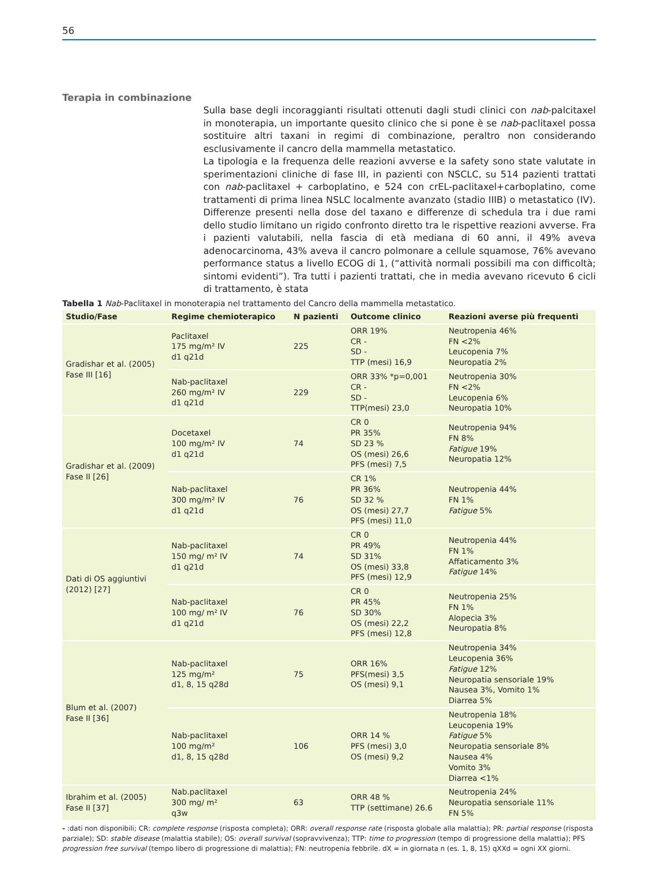56
Terapia in combinazione
Sulla base degli incoraggianti risultati ottenuti dagli studi clinici con nab-palcitaxel in monoterapia, un importante quesito clinico che si pone è se nab-paclitaxel possa sostituire altri taxani in regimi di combinazione, peraltro non considerando esclusivamente il cancro della mammella metastatico.
La tipologia e la frequenza delle reazioni avverse e la safety sono state valutate in sperimentazioni cliniche di fase III, in pazienti con NSCLC, su 514 pazienti trattati con nab-paclitaxel + carboplatino, e 524 con crEL-paclitaxel+carboplatino, come trattamenti di prima linea NSLC localmente avanzato (stadio IIIB) o metastatico (IV). Differenze presenti nella dose del taxano e differenze di schedula tra i due rami dello studio limitano un rigido confronto diretto tra le rispettive reazioni avverse. Fra i pazienti valutabili, nella fascia di età mediana di 60 anni, il 49% aveva adenocarcinoma, 43% aveva il cancro polmonare a cellule squamose, 76% avevano performance status a livello ECOG di 1, (“attività normali possibili ma con difficoltà; sintomi evidenti”). Tra tutti i pazienti trattati, che in media avevano ricevuto 6 cicli di trattamento, è stata
Tabella 1 Nab-Paclitaxel in monoterapia nel trattamento del Cancro della mammella metastatico.
| Studio/Fase | Regime chemioterapico | N pazienti | Outcome clinico | Reazioni averse più frequenti |
| --- | --- | --- | --- | --- |
| Gradishar et al. (2005) Fase III [16] | Paclitaxel 175 mg/m² IV d1 q21d | 225 | ORR 19% CR - SD - TTP (mesi) 16,9 | Neutropenia 46% FN <2% Leucopenia 7% Neuropatia 2% |
| | Nab-paclitaxel 260 mg/m² IV d1 q21d | 229 | ORR 33% *p=0,001 CR - SD - TTP(mesi) 23,0 | Neutropenia 30% FN <2% Leucopenia 6% Neuropatia 10% |
| Gradishar et al. (2009) Fase II [26] | Docetaxel 100 mg/m² IV d1 q21d | 74 | CR 0 PR 35% SD 23 % OS (mesi) 26,6 PFS (mesi) 7,5 | Neutropenia 94% FN 8% Fatigue 19% Neuropatia 12% |
| | Nab-paclitaxel 300 mg/m² IV d1 q21d | 76 | CR 1% PR 36% SD 32 % OS (mesi) 27,7 PFS (mesi) 11,0 | Neutropenia 44% FN 1% Fatigue 5% |
| Dati di OS aggiuntivi (2012) [27] | Nab-paclitaxel 150 mg/ m² IV d1 q21d | 74 | CR 0 PR 49% SD 31% OS (mesi) 33,8 PFS (mesi) 12,9 | Neutropenia 44% FN 1% Affaticamento 3% Fatigue 14% |
| | Nab-paclitaxel 100 mg/ m² IV d1 q21d | 76 | CR 0 PR 45% SD 30% OS (mesi) 22,2 PFS (mesi) 12,8 | Neutropenia 25% FN 1% Alopecia 3% Neuropatia 8% |
| Blum et al. (2007) Fase II [36] | Nab-paclitaxel 125 mg/m² d1, 8, 15 q28d | 75 | ORR 16% PFS(mesi) 3,5 OS (mesi) 9,1 | Neutropenia 34% Leucopenia 36% Fatigue 12% Neuropatia sensoriale 19% Nausea 3%, Vomito 1% Diarrea 5% |
| | Nab-paclitaxel 100 mg/m² d1, 8, 15 q28d | 106 | ORR 14 % PFS (mesi) 3,0 OS (mesi) 9,2 | Neutropenia 18% Leucopenia 19% Fatigue 5% Neuropatia sensoriale 8% Nausea 4% Vomito 3% Diarrea <1% |
| Ibrahim et al. (2005) Fase II [37] | Nab.paclitaxel 300 mg/ m² q3w | 63 | ORR 48 % TTP (settimane) 26.6 | Neutropenia 24% Neuropatia sensoriale 11% FN 5% |
- :dati non disponibili; CR: complete response (risposta completa); ORR: overall response rate (risposta globale alla malattia); PR: partial response (risposta parziale); SD: stable disease (malattia stabile); OS: overall survival (sopravvivenza); TTP: time to progression (tempo di progressione della malattia); PFS progression free survival (tempo libero di progressione di malattia); FN: neutropenia febbrile. dX = in giornata n (es. 1, 8, 15) qXXd = ogni XX giorni.